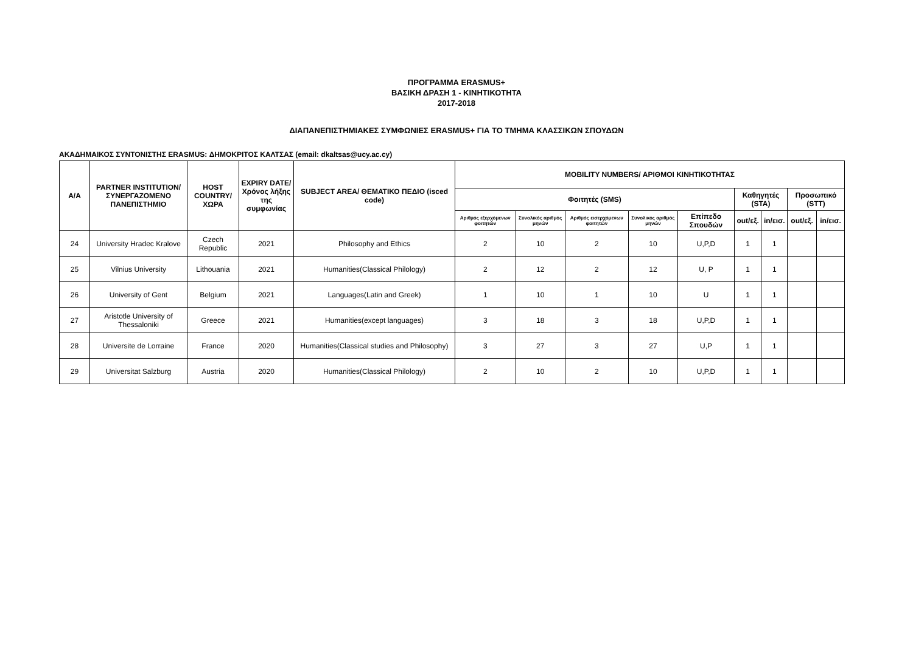ΠΡΟΓΡΑΜΜΑ ERASMUS+
ΒΑΣΙΚΗ ΔΡΑΣΗ 1 - ΚΙΝΗΤΙΚΟΤΗΤΑ
2017-2018
ΔΙΑΠΑΝΕΠΙΣΤΗΜΙΑΚΕΣ ΣΥΜΦΩΝΙΕΣ ERASMUS+ ΓΙΑ ΤΟ ΤΜΗΜΑ ΚΛΑΣΣΙΚΩΝ ΣΠΟΥΔΩΝ
ΑΚΑΔΗΜΑΙΚΟΣ ΣΥΝΤΟΝΙΣΤΗΣ ERASMUS: ΔΗΜΟΚΡΙΤΟΣ ΚΑΛΤΣΑΣ (email: dkaltsas@ucy.ac.cy)
| Α/Α | PARTNER INSTITUTION/ ΣΥΝΕΡΓΑΖΟΜΕΝΟ ΠΑΝΕΠΙΣΤΗΜΙΟ | HOST COUNTRY/ ΧΩΡΑ | EXPIRY DATE/ Χρόνος λήξης της συμφωνίας | SUBJECT AREA/ ΘΕΜΑΤΙΚΟ ΠΕΔΙΟ (isced code) | MOBILITY NUMBERS/ ΑΡΙΘΜΟΙ ΚΙΝΗΤΙΚΟΤΗΤΑΣ | | | | | | | | |
| --- | --- | --- | --- | --- | --- | --- | --- | --- | --- | --- | --- | --- | --- |
| | | | | | Φοιτητές (SMS) | | | | | Καθηγητές (STA) | | Προσωπικό (STT) | |
| | | | | | Αριθμός εξερχόμενων φοιτητών | Συνολικός αριθμός μηνών | Αριθμός εισερχόμενων φοιτητών | Συνολικός αριθμός μηνών | Επίπεδο Σπουδών | out/εξ. | in/εισ. | out/εξ. | in/εισ. |
| 24 | University Hradec Kralove | Czech Republic | 2021 | Philosophy and Ethics | 2 | 10 | 2 | 10 | U,P,D | 1 | 1 | | |
| 25 | Vilnius University | Lithouania | 2021 | Humanities(Classical Philology) | 2 | 12 | 2 | 12 | U, P | 1 | 1 | | |
| 26 | University of Gent | Belgium | 2021 | Languages(Latin and Greek) | 1 | 10 | 1 | 10 | U | 1 | 1 | | |
| 27 | Aristotle University of Thessaloniki | Greece | 2021 | Humanities(except languages) | 3 | 18 | 3 | 18 | U,P,D | 1 | 1 | | |
| 28 | Universite de Lorraine | France | 2020 | Humanities(Classical studies and Philosophy) | 3 | 27 | 3 | 27 | U,P | 1 | 1 | | |
| 29 | Universitat Salzburg | Austria | 2020 | Humanities(Classical Philology) | 2 | 10 | 2 | 10 | U,P,D | 1 | 1 | | |